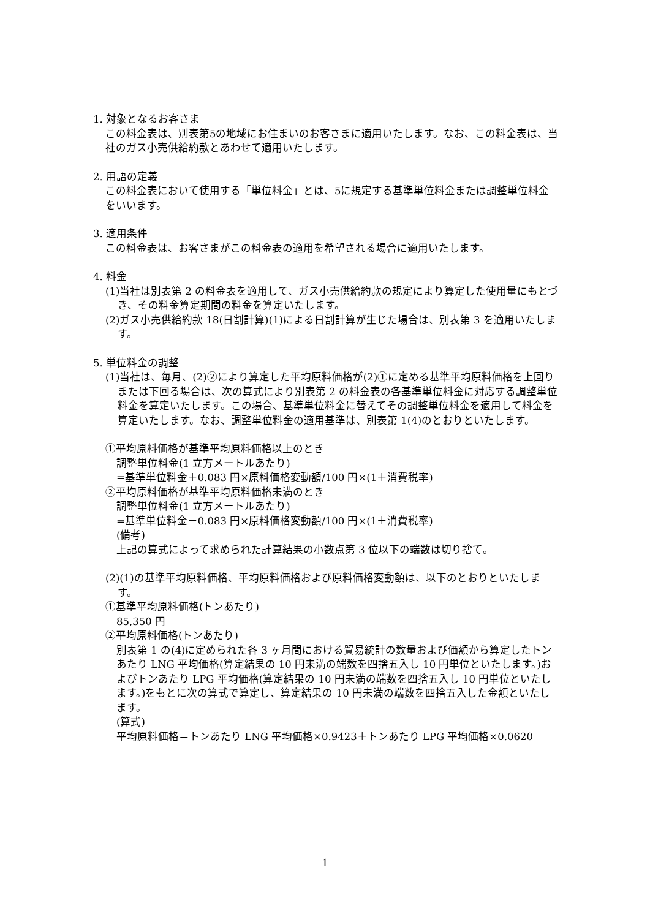1. 対象となるお客さま
この料金表は、別表第5の地域にお住まいのお客さまに適用いたします。なお、この料金表は、当社のガス小売供給約款とあわせて適用いたします。
2. 用語の定義
この料金表において使用する「単位料金」とは、5に規定する基準単位料金または調整単位料金をいいます。
3. 適用条件
この料金表は、お客さまがこの料金表の適用を希望される場合に適用いたします。
4. 料金
(1)当社は別表第 2 の料金表を適用して、ガス小売供給約款の規定により算定した使用量にもとづき、その料金算定期間の料金を算定いたします。
(2)ガス小売供給約款 18(日割計算)(1)による日割計算が生じた場合は、別表第 3 を適用いたします。
5. 単位料金の調整
(1)当社は、毎月、(2)②により算定した平均原料価格が(2)①に定める基準平均原料価格を上回りまたは下回る場合は、次の算式により別表第 2 の料金表の各基準単位料金に対応する調整単位料金を算定いたします。この場合、基準単位料金に替えてその調整単位料金を適用して料金を算定いたします。なお、調整単位料金の適用基準は、別表第 1(4)のとおりといたします。
①平均原料価格が基準平均原料価格以上のとき
調整単位料金(1 立方メートルあたり)
=基準単位料金＋0.083 円×原料価格変動額/100 円×(1＋消費税率)
②平均原料価格が基準平均原料価格未満のとき
調整単位料金(1 立方メートルあたり)
=基準単位料金－0.083 円×原料価格変動額/100 円×(1＋消費税率)
(備考)
上記の算式によって求められた計算結果の小数点第 3 位以下の端数は切り捨て。
(2)(1)の基準平均原料価格、平均原料価格および原料価格変動額は、以下のとおりといたします。
①基準平均原料価格(トンあたり)
85,350 円
②平均原料価格(トンあたり)
別表第 1 の(4)に定められた各 3 ヶ月間における貿易統計の数量および価額から算定したトンあたり LNG 平均価格(算定結果の 10 円未満の端数を四捨五入し 10 円単位といたします。)およびトンあたり LPG 平均価格(算定結果の 10 円未満の端数を四捨五入し 10 円単位といたします。)をもとに次の算式で算定し、算定結果の 10 円未満の端数を四捨五入した金額といたします。
(算式)
平均原料価格＝トンあたり LNG 平均価格×0.9423＋トンあたり LPG 平均価格×0.0620
1